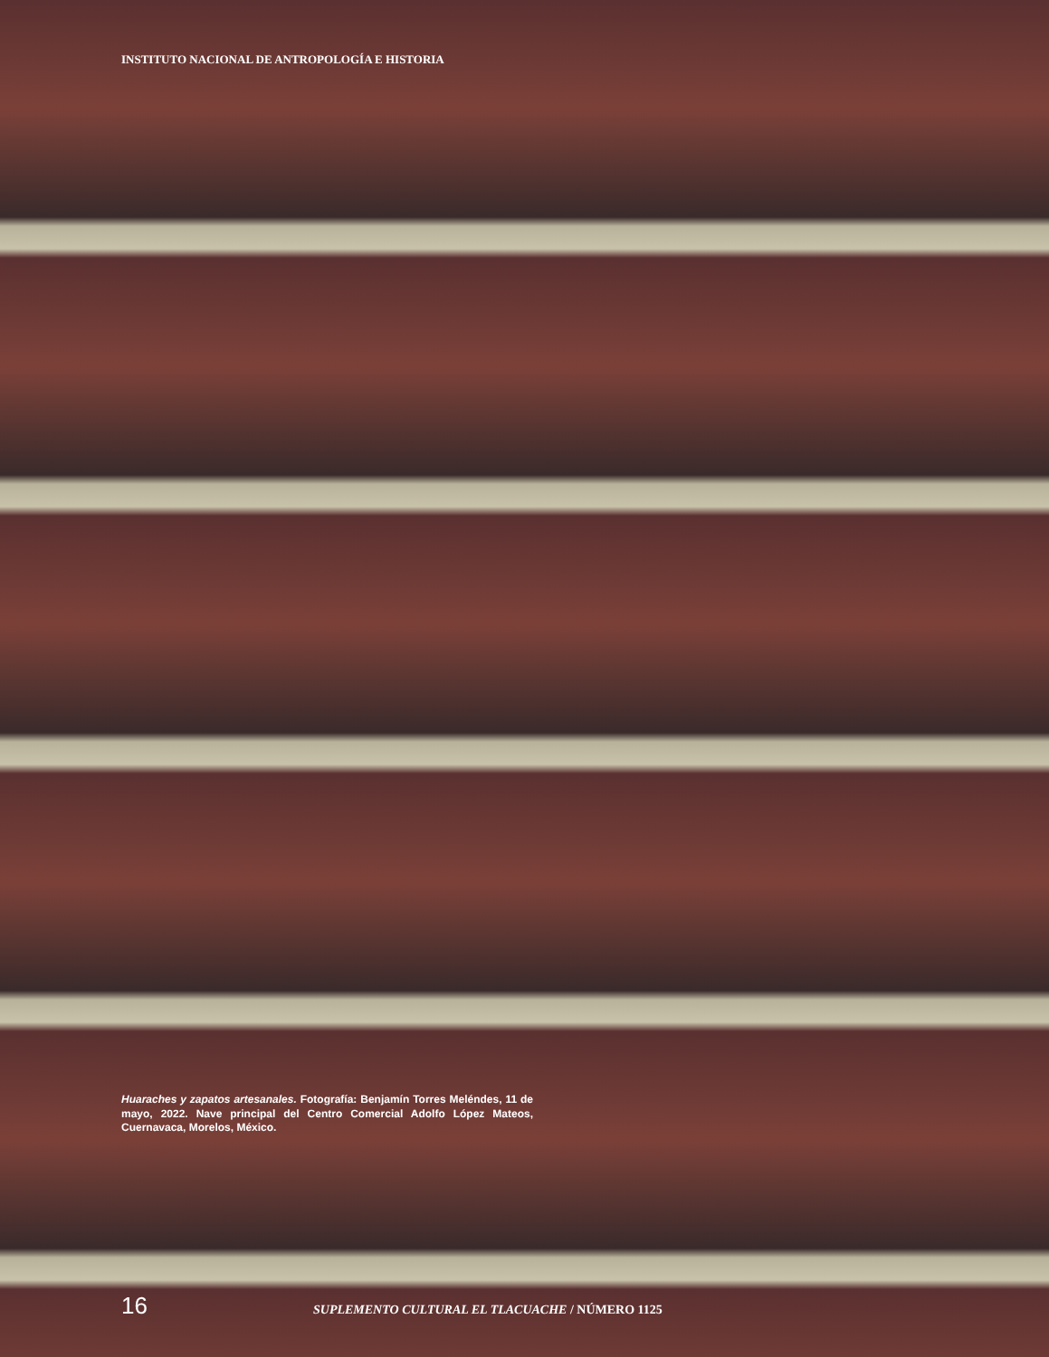INSTITUTO NACIONAL DE ANTROPOLOGÍA E HISTORIA
Huaraches y zapatos artesanales. Fotografía: Benjamín Torres Meléndes, 11 de mayo, 2022. Nave principal del Centro Comercial Adolfo López Mateos, Cuernavaca, Morelos, México.
16 SUPLEMENTO CULTURAL EL TLACUACHE / NÚMERO 1125